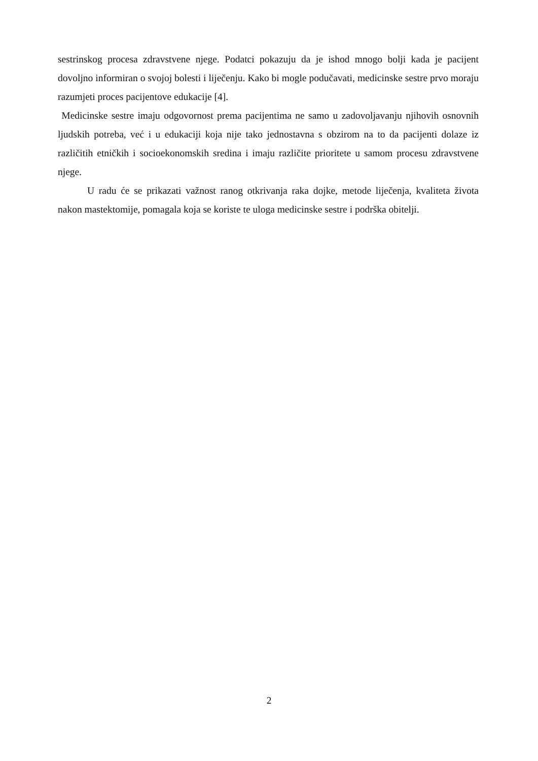sestrinskog procesa zdravstvene njege. Podatci pokazuju da je ishod mnogo bolji kada je pacijent dovoljno informiran o svojoj bolesti i liječenju. Kako bi mogle podučavati, medicinske sestre prvo moraju razumjeti proces pacijentove edukacije [4].
Medicinske sestre imaju odgovornost prema pacijentima ne samo u zadovoljavanju njihovih osnovnih ljudskih potreba, već i u edukaciji koja nije tako jednostavna s obzirom na to da pacijenti dolaze iz različitih etničkih i socioekonomskih sredina i imaju različite prioritete u samom procesu zdravstvene njege.
U radu će se prikazati važnost ranog otkrivanja raka dojke, metode liječenja, kvaliteta života nakon mastektomije, pomagala koja se koriste te uloga medicinske sestre i podrška obitelji.
2